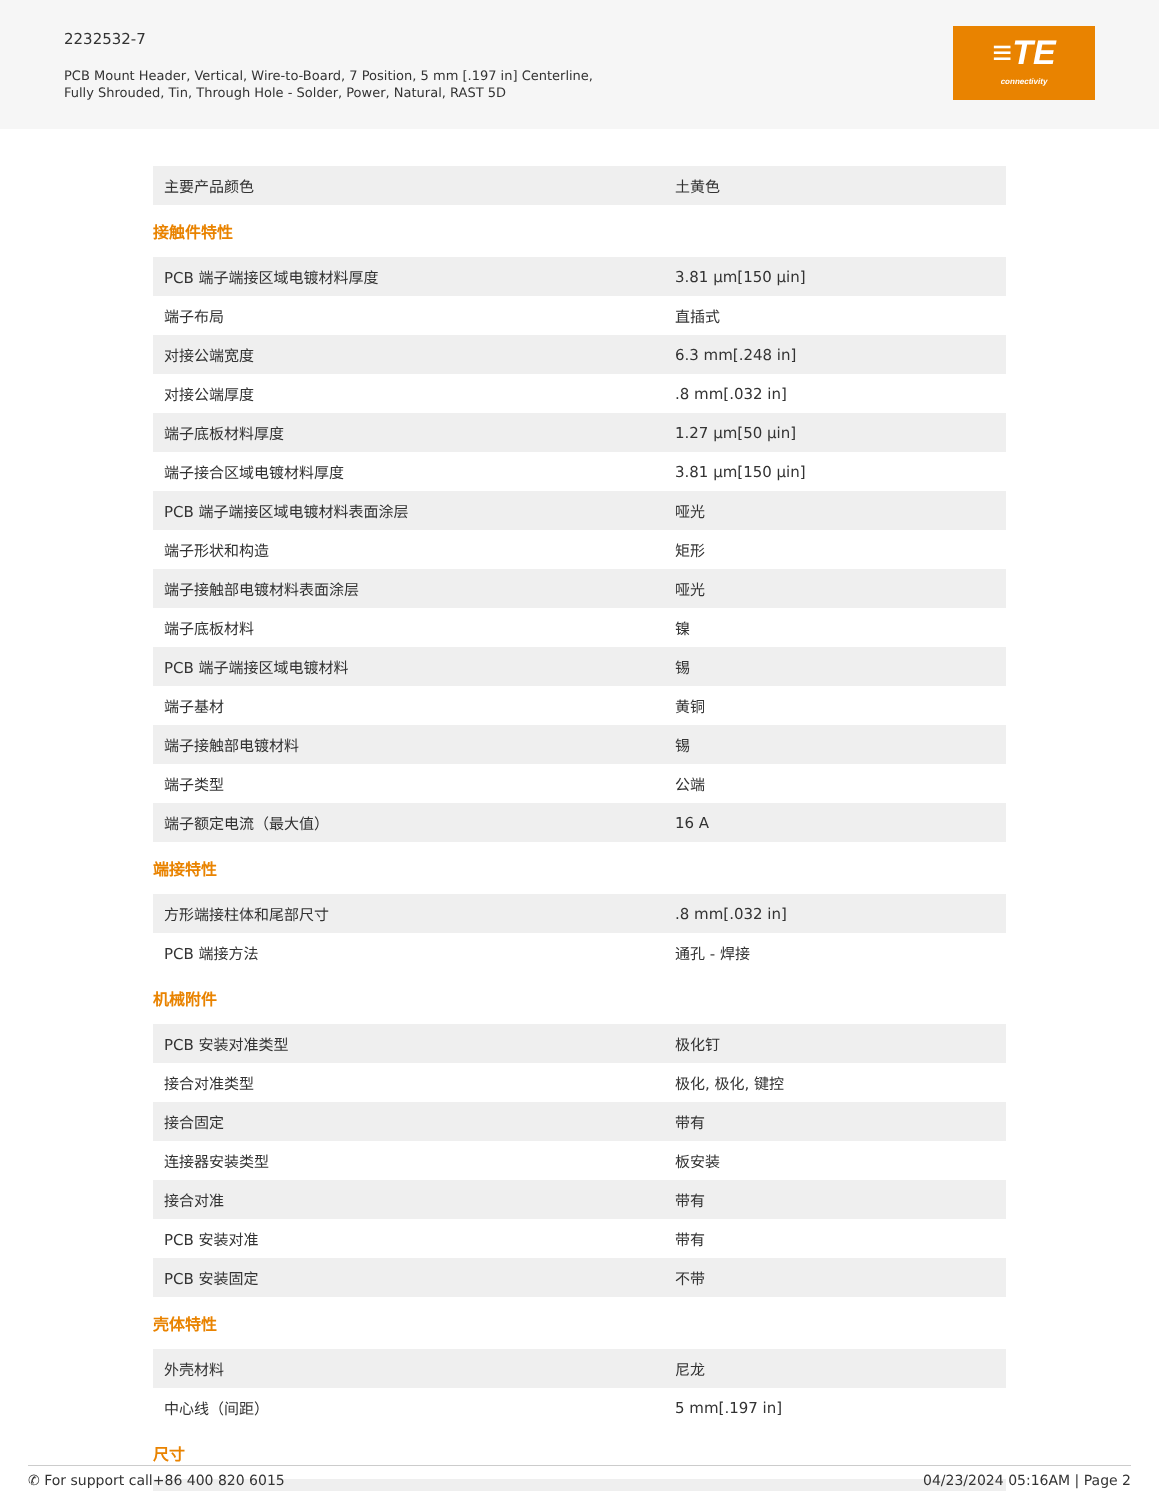2232532-7
PCB Mount Header, Vertical, Wire-to-Board, 7 Position, 5 mm [.197 in] Centerline,
Fully Shrouded, Tin, Through Hole - Solder, Power, Natural, RAST 5D
≡TE
connectivity
| 主要产品颜色 | 土黄色 |
接触件特性
| PCB 端子端接区域电镀材料厚度 | 3.81 µm[150 µin] |
| 端子布局 | 直插式 |
| 对接公端宽度 | 6.3 mm[.248 in] |
| 对接公端厚度 | .8 mm[.032 in] |
| 端子底板材料厚度 | 1.27 µm[50 µin] |
| 端子接合区域电镀材料厚度 | 3.81 µm[150 µin] |
| PCB 端子端接区域电镀材料表面涂层 | 哑光 |
| 端子形状和构造 | 矩形 |
| 端子接触部电镀材料表面涂层 | 哑光 |
| 端子底板材料 | 镍 |
| PCB 端子端接区域电镀材料 | 锡 |
| 端子基材 | 黄铜 |
| 端子接触部电镀材料 | 锡 |
| 端子类型 | 公端 |
| 端子额定电流（最大值） | 16 A |
端接特性
| 方形端接柱体和尾部尺寸 | .8 mm[.032 in] |
| PCB 端接方法 | 通孔 - 焊接 |
机械附件
| PCB 安装对准类型 | 极化钉 |
| 接合对准类型 | 极化, 极化, 键控 |
| 接合固定 | 带有 |
| 连接器安装类型 | 板安装 |
| 接合对准 | 带有 |
| PCB 安装对准 | 带有 |
| PCB 安装固定 | 不带 |
壳体特性
| 外壳材料 | 尼龙 |
| 中心线（间距） | 5 mm[.197 in] |
尺寸
✆ For support call+86 400 820 6015 04/23/2024 05:16AM | Page 2